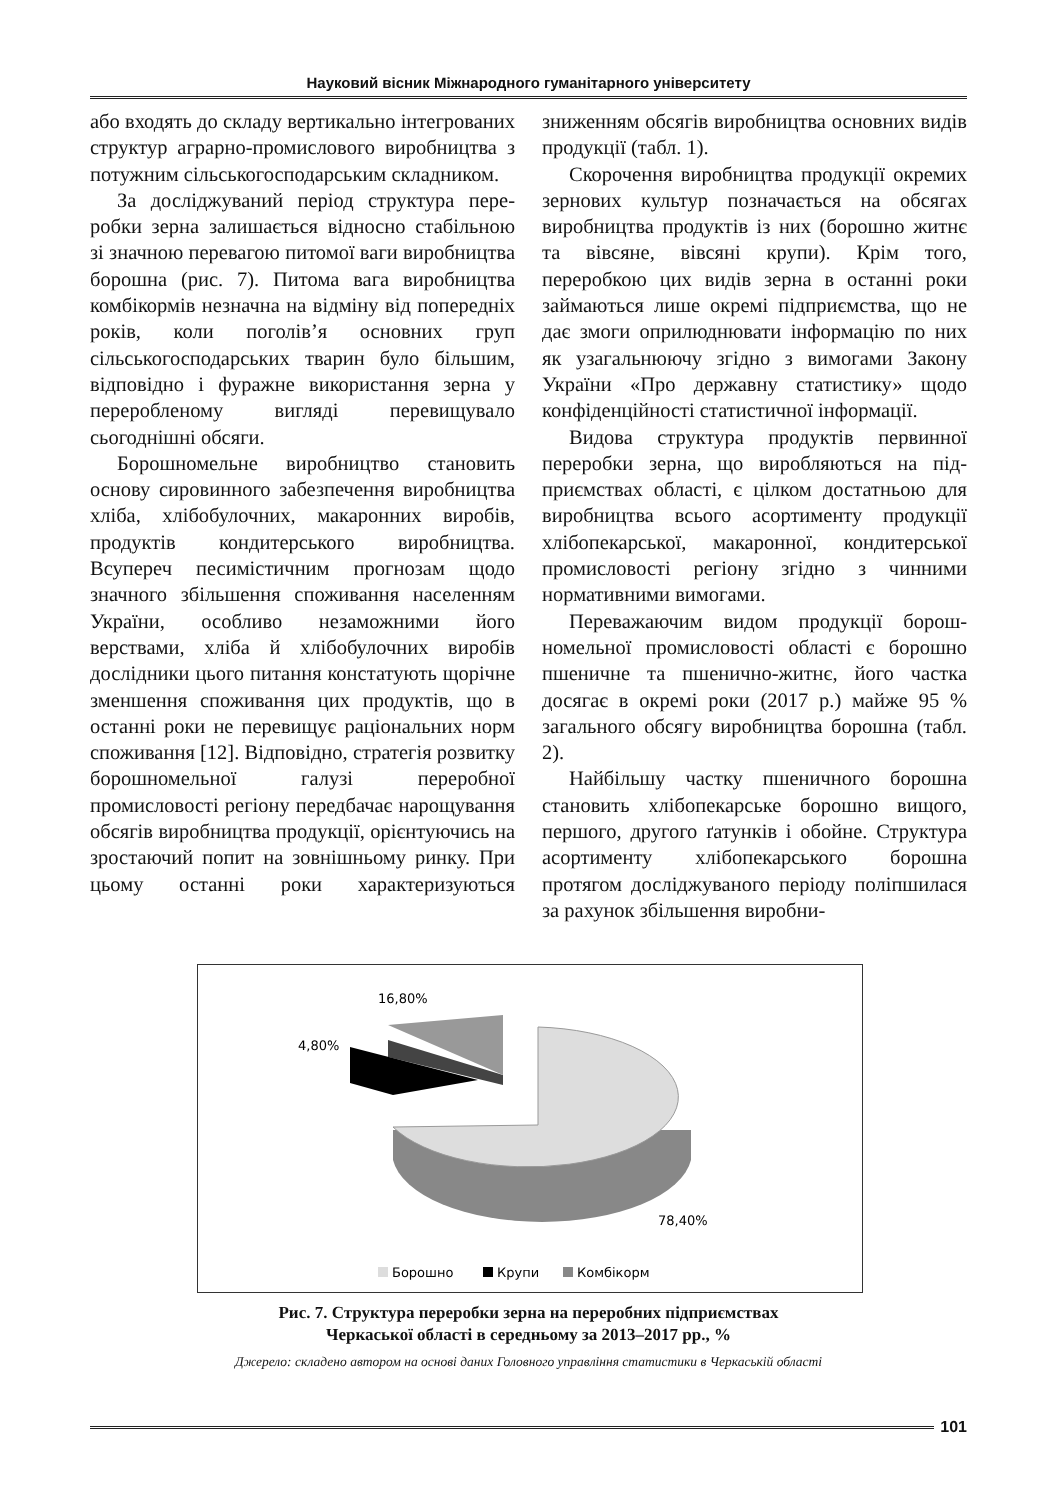Науковий вісник Міжнародного гуманітарного університету
або входять до складу вертикально інте­грованих структур аграрно-промислового виробництва з потужним сільськогосподар­ським складником.
За досліджуваний період структура пере­робки зерна залишається відносно стабіль­ною зі значною перевагою питомої ваги виробництва борошна (рис. 7). Питома вага виробництва комбікормів незначна на від­міну від попередніх років, коли поголів’я основних груп сільськогосподарських тва­рин було більшим, відповідно і фуражне використання зерна у переробленому вигляді перевищувало сьогоднішні обсяги.
Борошномельне виробництво становить основу сировинного забезпечення вироб­ництва хліба, хлібобулочних, макаронних виробів, продуктів кондитерського вироб­ництва. Всупереч песимістичним прогно­зам щодо значного збільшення споживання населенням України, особливо незамож­ними його верствами, хліба й хлібобулочних виробів дослідники цього питання конста­тують щорічне зменшення споживання цих продуктів, що в останні роки не перевищує раціональних норм споживання [12]. Відпо­відно, стратегія розвитку борошномельної галузі переробної промисловості регіону передбачає нарощування обсягів виробни­цтва продукції, орієнтуючись на зростаючий попит на зовнішньому ринку. При цьому останні роки характеризуються зниженням обсягів виробництва основних видів про­дукції (табл. 1).
Скорочення виробництва продукції окре­мих зернових культур позначається на обся­гах виробництва продуктів із них (борошно житнє та вівсяне, вівсяні крупи). Крім того, переробкою цих видів зерна в останні роки займаються лише окремі підприємства, що не дає змоги оприлюднювати інформацію по них як узагальнюючу згідно з вимогами Закону України «Про державну статис­тику» щодо конфіденційності статистичної інформації.
Видова структура продуктів первинної переробки зерна, що виробляються на під­приємствах області, є цілком достатньою для виробництва всього асортименту про­дукції хлібопекарської, макаронної, конди­терської промисловості регіону згідно з чин­ними нормативними вимогами.
Переважаючим видом продукції борош­номельної промисловості області є борошно пшеничне та пшенично-житнє, його частка досягає в окремі роки (2017 р.) майже 95 % загального обсягу виробництва борошна (табл. 2).
Найбільшу частку пшеничного борошна становить хлібопекарське борошно вищого, першого, другого ґатунків і обойне. Струк­тура асортименту хлібопекарського борошна протягом досліджуваного періоду поліп­шилася за рахунок збільшення виробни-
16,80%
4,80%
78,40%
Борошно
Крупи
Комбікорм
Рис. 7. Структура переробки зерна на переробних підприємствах
Черкаської області в середньому за 2013–2017 рр., %
Джерело: складено автором на основі даних Головного управління статистики в Черкаській області
101